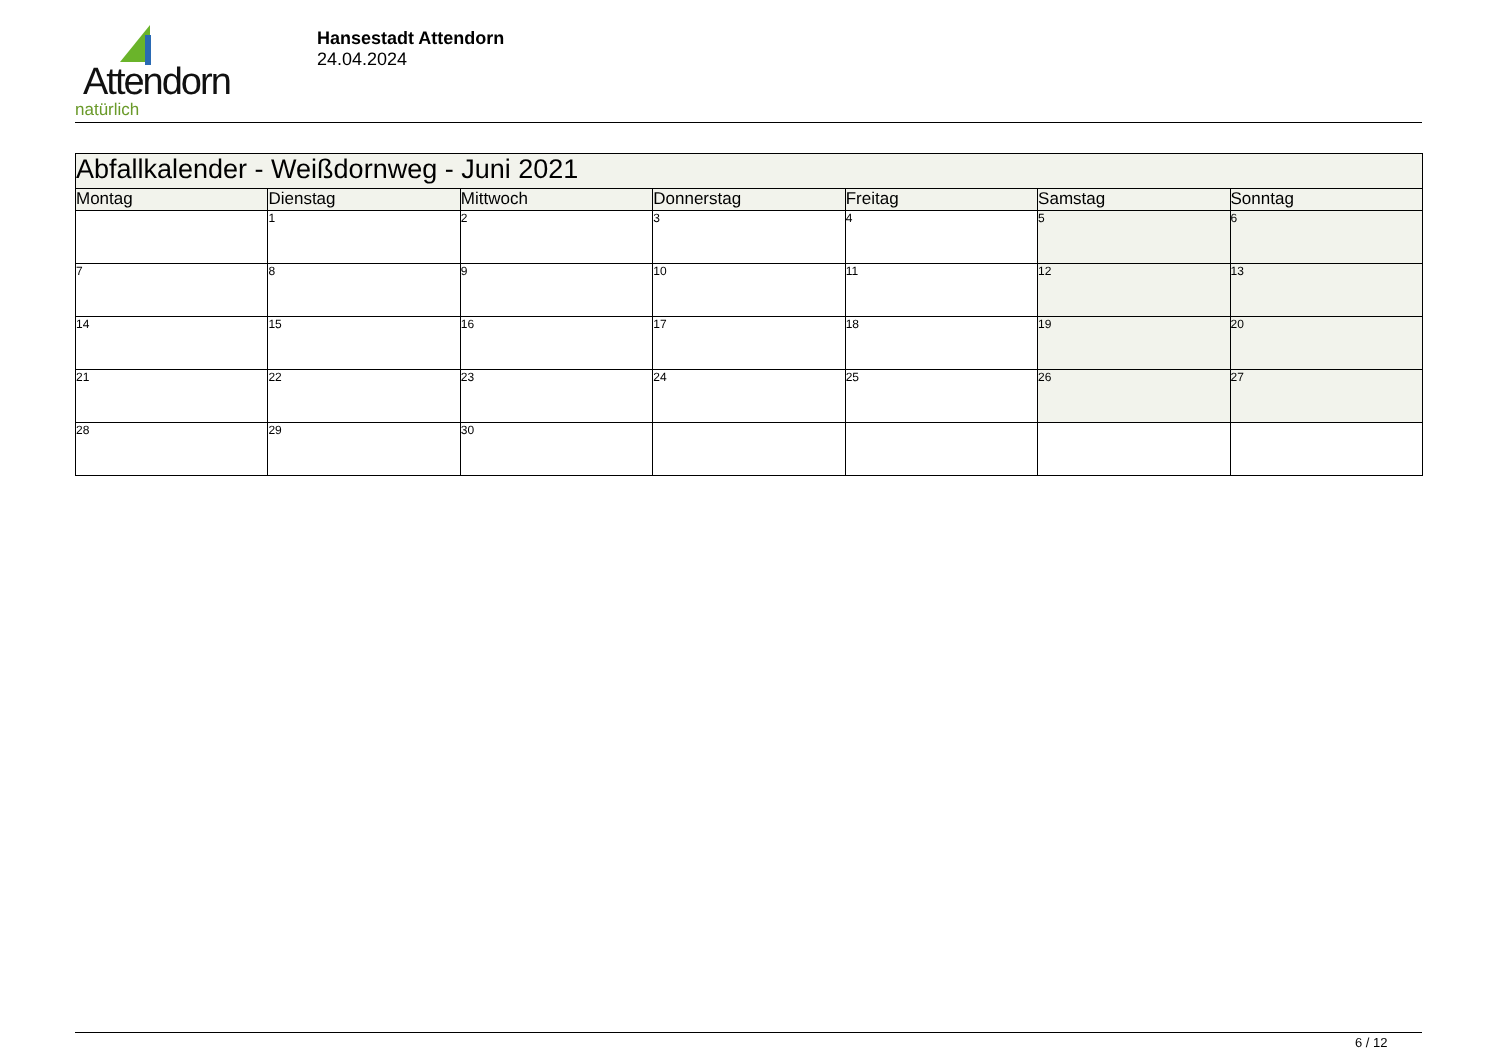Attendorn
natürlich
Hansestadt Attendorn
24.04.2024
| Abfallkalender - Weißdornweg - Juni 2021 | | | | | | |
| Montag | Dienstag | Mittwoch | Donnerstag | Freitag | Samstag | Sonntag |
| | 1 | 2 | 3 | 4 | 5 | 6 |
| 7 | 8 | 9 | 10 | 11 | 12 | 13 |
| 14 | 15 | 16 | 17 | 18 | 19 | 20 |
| 21 | 22 | 23 | 24 | 25 | 26 | 27 |
| 28 | 29 | 30 | | | | |
6 / 12